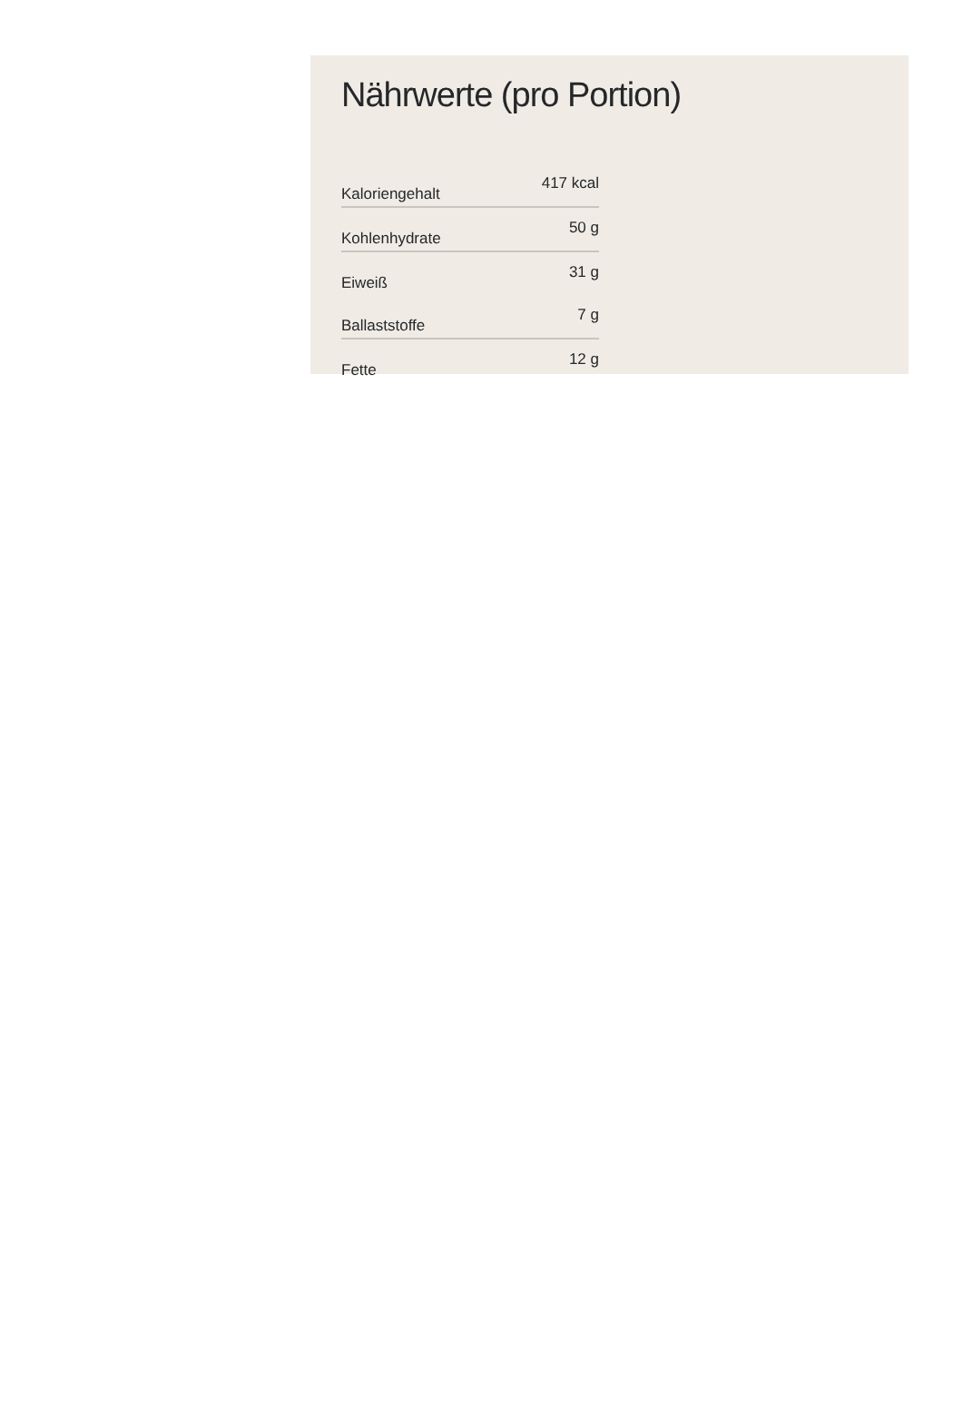Nährwerte (pro Portion)
| Kaloriengehalt | 417 kcal |
| Kohlenhydrate | 50 g |
| Eiweiß | 31 g |
| Ballaststoffe | 7 g |
| Fette | 12 g |